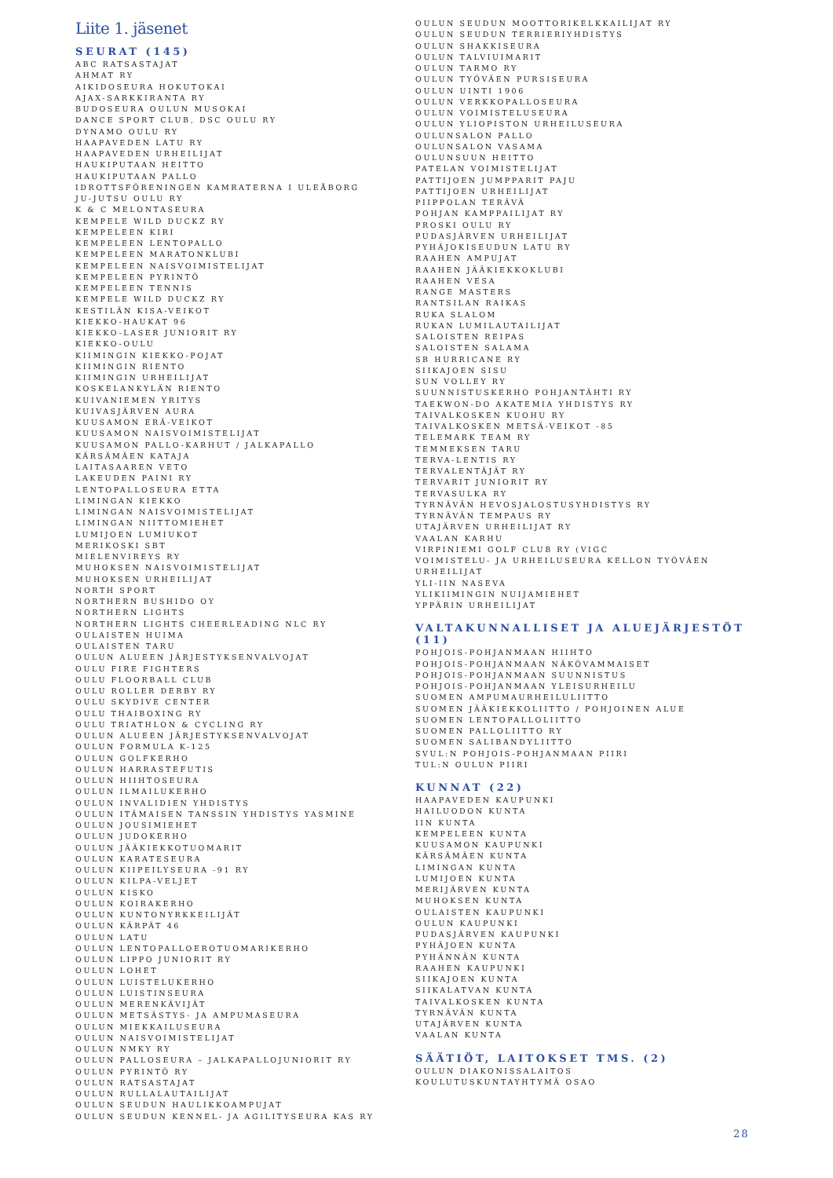Liite 1. jäsenet
SEURAT (145)
ABC RATSASTAJAT
AHMAT RY
AIKIDOSEURA HOKUTOKAI
AJAX-SARKKIRANTA RY
BUDOSEURA OULUN MUSOKAI
DANCE SPORT CLUB, DSC OULU RY
DYNAMO OULU RY
HAAPAVEDEN LATU RY
HAAPAVEDEN URHEILIJAT
HAUKIPUTAAN HEITTO
HAUKIPUTAAN PALLO
IDROTTSFÖRENINGEN KAMRATERNA I ULEÅBORG
JU-JUTSU OULU RY
K & C MELONTASEURA
KEMPELE WILD DUCKZ RY
KEMPELEEN KIRI
KEMPELEEN LENTOPALLO
KEMPELEEN MARATONKLUBI
KEMPELEEN NAISVOIMISTELIJAT
KEMPELEEN PYRINTÖ
KEMPELEEN TENNIS
KEMPELE WILD DUCKZ RY
KESTILÄN KISA-VEIKOT
KIEKKO-HAUKAT 96
KIEKKO-LASER JUNIORIT RY
KIEKKO-OULU
KIIMINGIN KIEKKO-POJAT
KIIMINGIN RIENTO
KIIMINGIN URHEILIJAT
KOSKELANKYLÄN RIENTO
KUIVANIEMEN YRITYS
KUIVASJÄRVEN AURA
KUUSAMON ERÄ-VEIKOT
KUUSAMON NAISVOIMISTELIJAT
KUUSAMON PALLO-KARHUT / JALKAPALLO
KÄRSÄMÄEN KATAJA
LAITASAAREN VETO
LAKEUDEN PAINI RY
LENTOPALLOSEURA ETTA
LIMINGAN KIEKKO
LIMINGAN NAISVOIMISTELIJAT
LIMINGAN NIITTOMIEHET
LUMIJOEN LUMIUKOT
MERIKOSKI SBT
MIELENVIREYS RY
MUHOKSEN NAISVOIMISTELIJAT
MUHOKSEN URHEILIJAT
NORTH SPORT
NORTHERN BUSHIDO OY
NORTHERN LIGHTS
NORTHERN LIGHTS CHEERLEADING NLC RY
OULAISTEN HUIMA
OULAISTEN TARU
OULUN ALUEEN JÄRJESTYKSENVALVOJAT
OULU FIRE FIGHTERS
OULU FLOORBALL CLUB
OULU ROLLER DERBY RY
OULU SKYDIVE CENTER
OULU THAIBOXING RY
OULU TRIATHLON & CYCLING RY
OULUN ALUEEN JÄRJESTYKSENVALVOJAT
OULUN FORMULA K-125
OULUN GOLFKERHO
OULUN HARRASTEFUTIS
OULUN HIIHTOSEURA
OULUN ILMAILUKERHO
OULUN INVALIDIEN YHDISTYS
OULUN ITÄMAISEN TANSSIN YHDISTYS YASMINE
OULUN JOUSIMIEHET
OULUN JUDOKERHO
OULUN JÄÄKIEKKOTUOMARIT
OULUN KARATESEURA
OULUN KIIPEILYSEURA -91 RY
OULUN KILPA-VELJET
OULUN KISKO
OULUN KOIRAKERHO
OULUN KUNTONYRKKEILIJÄT
OULUN KÄRPÄT 46
OULUN LATU
OULUN LENTOPALLOEROTUOMARIKERHO
OULUN LIPPO JUNIORIT RY
OULUN LOHET
OULUN LUISTELUKERHO
OULUN LUISTINSEURA
OULUN MERENKÄVIJÄT
OULUN METSÄSTYS- JA AMPUMASEURA
OULUN MIEKKAILUSEURA
OULUN NAISVOIMISTELIJAT
OULUN NMKY RY
OULUN PALLOSEURA – JALKAPALLOJUNIORIT RY
OULUN PYRINTÖ RY
OULUN RATSASTAJAT
OULUN RULLALAUTAILIJAT
OULUN SEUDUN HAULIKKOAMPUJAT
OULUN SEUDUN KENNEL- JA AGILITYSEURA KAS RY
OULUN SEUDUN MOOTTORIKELKKAILIJAT RY
OULUN SEUDUN TERRIERIYHDISTYS
OULUN SHAKKISEURA
OULUN TALVIUIMARIT
OULUN TARMO RY
OULUN TYÖVÄEN PURSISEURA
OULUN UINTI 1906
OULUN VERKKOPALLOSEURA
OULUN VOIMISTELUSEURA
OULUN YLIOPISTON URHEILUSEURA
OULUNSALON PALLO
OULUNSALON VASAMA
OULUNSUUN HEITTO
PATELAN VOIMISTELIJAT
PATTIJOEN JUMPPARIT PAJU
PATTIJOEN URHEILIJAT
PIIPPOLAN TERÄVÄ
POHJAN KAMPPAILIJAT RY
PROSKI OULU RY
PUDASJÄRVEN URHEILIJAT
PYHÄJOKISEUDUN LATU RY
RAAHEN AMPUJAT
RAAHEN JÄÄKIEKKOKLUBI
RAAHEN VESA
RANGE MASTERS
RANTSILAN RAIKAS
RUKA SLALOM
RUKAN LUMILAUTAILIJAT
SALOISTEN REIPAS
SALOISTEN SALAMA
SB HURRICANE RY
SIIKAJOEN SISU
SUN VOLLEY RY
SUUNNISTUSKERHO POHJANTÄHTI RY
TAEKWON-DO AKATEMIA YHDISTYS RY
TAIVALKOSKEN KUOHU RY
TAIVALKOSKEN METSÄ-VEIKOT -85
TELEMARK TEAM RY
TEMMEKSEN TARU
TERVA-LENTIS RY
TERVALENTÄJÄT RY
TERVARIT JUNIORIT RY
TERVASULKA RY
TYRNÄVÄN HEVOSJALOSTUSYHDISTYS RY
TYRNÄVÄN TEMPAUS RY
UTAJÄRVEN URHEILIJAT RY
VAALAN KARHU
VIRPINIEMI GOLF CLUB RY (VIGC
VOIMISTELU- JA URHEILUSEURA KELLON TYÖVÄEN URHEILIJAT
YLI-IIN NASEVA
YLIKIIMINGIN NUIJAMIEHET
YPPÄRIN URHEILIJAT
VALTAKUNNALLISET JA ALUEJÄRJESTÖT (11)
POHJOIS-POHJANMAAN HIIHTO
POHJOIS-POHJANMAAN NÄKÖVAMMAISET
POHJOIS-POHJANMAAN SUUNNISTUS
POHJOIS-POHJANMAAN YLEISURHEILU
SUOMEN AMPUMAURHEILULIITTO
SUOMEN JÄÄKIEKKOLIITTO / POHJOINEN ALUE
SUOMEN LENTOPALLOLIITTO
SUOMEN PALLOLIITTO RY
SUOMEN SALIBANDYLIITTO
SVUL:N POHJOIS-POHJANMAAN PIIRI
TUL:N OULUN PIIRI
KUNNAT (22)
HAAPAVEDEN KAUPUNKI
HAILUODON KUNTA
IIN KUNTA
KEMPELEEN KUNTA
KUUSAMON KAUPUNKI
KÄRSÄMÄEN KUNTA
LIMINGAN KUNTA
LUMIJOEN KUNTA
MERIJÄRVEN KUNTA
MUHOKSEN KUNTA
OULAISTEN KAUPUNKI
OULUN KAUPUNKI
PUDASJÄRVEN KAUPUNKI
PYHÄJOEN KUNTA
PYHÄNNÄN KUNTA
RAAHEN KAUPUNKI
SIIKAJOEN KUNTA
SIIKALATVAN KUNTA
TAIVALKOSKEN KUNTA
TYRNÄVÄN KUNTA
UTAJÄRVEN KUNTA
VAALAN KUNTA
SÄÄTIÖT, LAITOKSET TMS. (2)
OULUN DIAKONISSALAITOS
KOULUTUSKUNTAYHTYMÄ OSAO
28